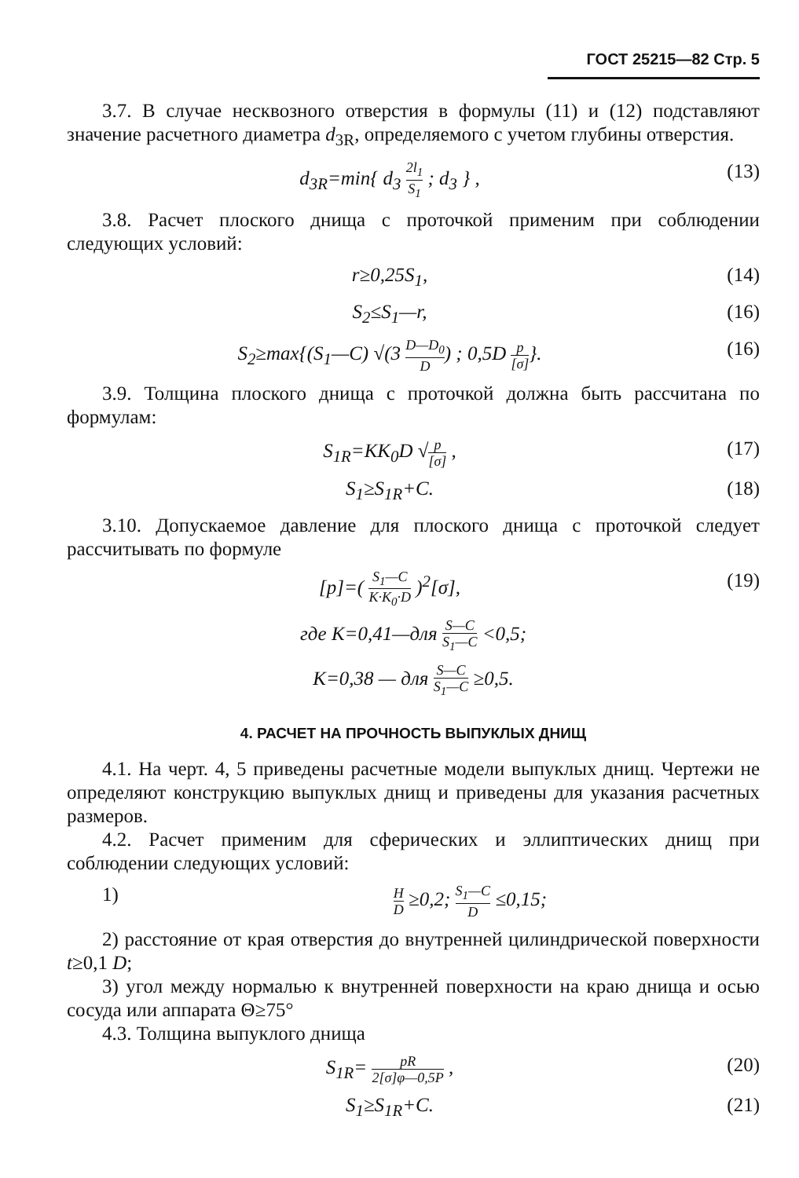ГОСТ 25215—82 Стр. 5
3.7. В случае несквозного отверстия в формулы (11) и (12) подставляют значение расчетного диаметра d<sub>3R</sub>, определяемого с учетом глубины отверстия.
d<sub>3R</sub>=min{ d<sub>3</sub> 2l<sub>1</sub> S<sub>1</sub> ; d<sub>3</sub> } , (13)
3.8. Расчет плоского днища с проточкой применим при соблюдении следующих условий:
r≥0,25S<sub>1</sub>, (14)
S<sub>2</sub>≤S<sub>1</sub>—r, (16)
S<sub>2</sub>≥max{(S<sub>1</sub>—C) √(3 D—D<sub>0</sub> D) ; 0,5D p [σ]}.
(16)
3.9. Толщина плоского днища с проточкой должна быть рассчитана по формулам:
S<sub>1R</sub>=KK<sub>0</sub>D √p [σ] , (17)
S<sub>1</sub>≥S<sub>1R</sub>+C. (18)
3.10. Допускаемое давление для плоского днища с проточкой следует рассчитывать по формуле
[p]=( S<sub>1</sub>—C K·K<sub>0</sub>·D )<sup>2</sup>[σ], (19)
где K=0,41—для S—C S<sub>1</sub>—C <0,5;
K=0,38 — для S—C S<sub>1</sub>—C ≥0,5.
4. РАСЧЕТ НА ПРОЧНОСТЬ ВЫПУКЛЫХ ДНИЩ
4.1. На черт. 4, 5 приведены расчетные модели выпуклых днищ. Чертежи не определяют конструкцию выпуклых днищ и приведены для указания расчетных размеров.
4.2. Расчет применим для сферических и эллиптических днищ при соблюдении следующих условий:
1)
H D ≥0,2; S<sub>1</sub>—C D ≤0,15;
2) расстояние от края отверстия до внутренней цилиндрической поверхности t≥0,1 D;
3) угол между нормалью к внутренней поверхности на краю днища и осью сосуда или аппарата Θ≥75°
4.3. Толщина выпуклого днища
S<sub>1R</sub>= pR 2[σ]φ—0,5P , (20)
S<sub>1</sub>≥S<sub>1R</sub>+C. (21)